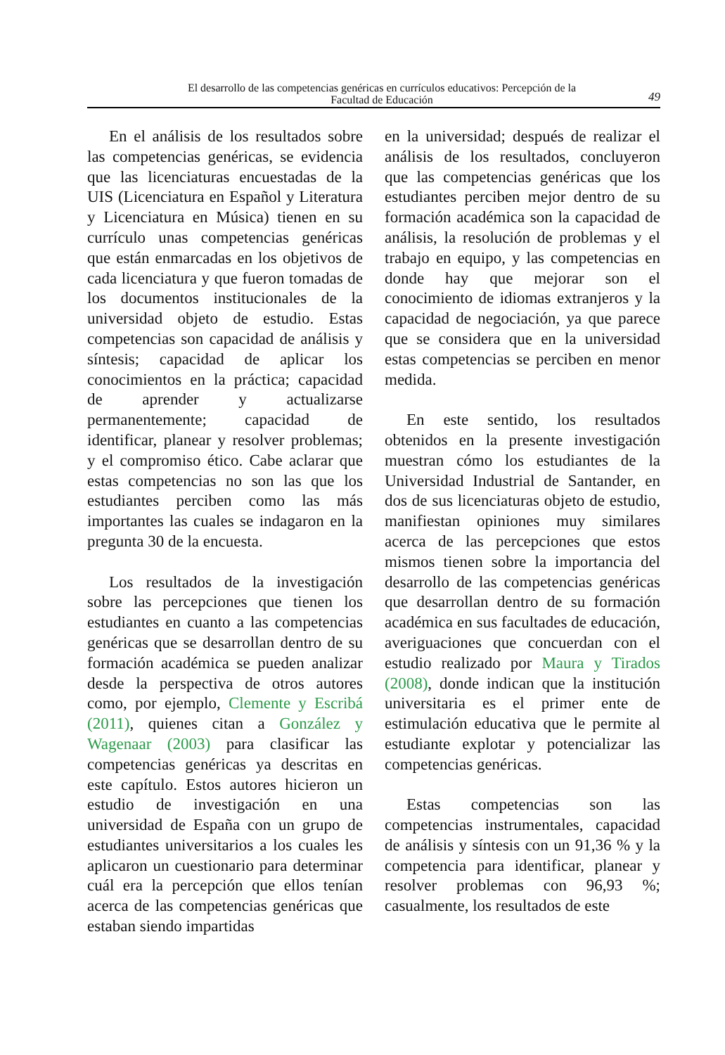El desarrollo de las competencias genéricas en currículos educativos: Percepción de la
Facultad de Educación
49
En el análisis de los resultados sobre las competencias genéricas, se evidencia que las licenciaturas encuestadas de la UIS (Licenciatura en Español y Literatura y Licenciatura en Música) tienen en su currículo unas competencias genéricas que están enmarcadas en los objetivos de cada licenciatura y que fueron tomadas de los documentos institucionales de la universidad objeto de estudio. Estas competencias son capacidad de análisis y síntesis; capacidad de aplicar los conocimientos en la práctica; capacidad de aprender y actualizarse permanentemente; capacidad de identificar, planear y resolver problemas; y el compromiso ético. Cabe aclarar que estas competencias no son las que los estudiantes perciben como las más importantes las cuales se indagaron en la pregunta 30 de la encuesta.
Los resultados de la investigación sobre las percepciones que tienen los estudiantes en cuanto a las competencias genéricas que se desarrollan dentro de su formación académica se pueden analizar desde la perspectiva de otros autores como, por ejemplo, Clemente y Escribá (2011), quienes citan a González y Wagenaar (2003) para clasificar las competencias genéricas ya descritas en este capítulo. Estos autores hicieron un estudio de investigación en una universidad de España con un grupo de estudiantes universitarios a los cuales les aplicaron un cuestionario para determinar cuál era la percepción que ellos tenían acerca de las competencias genéricas que estaban siendo impartidas
en la universidad; después de realizar el análisis de los resultados, concluyeron que las competencias genéricas que los estudiantes perciben mejor dentro de su formación académica son la capacidad de análisis, la resolución de problemas y el trabajo en equipo, y las competencias en donde hay que mejorar son el conocimiento de idiomas extranjeros y la capacidad de negociación, ya que parece que se considera que en la universidad estas competencias se perciben en menor medida.
En este sentido, los resultados obtenidos en la presente investigación muestran cómo los estudiantes de la Universidad Industrial de Santander, en dos de sus licenciaturas objeto de estudio, manifiestan opiniones muy similares acerca de las percepciones que estos mismos tienen sobre la importancia del desarrollo de las competencias genéricas que desarrollan dentro de su formación académica en sus facultades de educación, averiguaciones que concuerdan con el estudio realizado por Maura y Tirados (2008), donde indican que la institución universitaria es el primer ente de estimulación educativa que le permite al estudiante explotar y potencializar las competencias genéricas.
Estas competencias son las competencias instrumentales, capacidad de análisis y síntesis con un 91,36 % y la competencia para identificar, planear y resolver problemas con 96,93 %; casualmente, los resultados de este